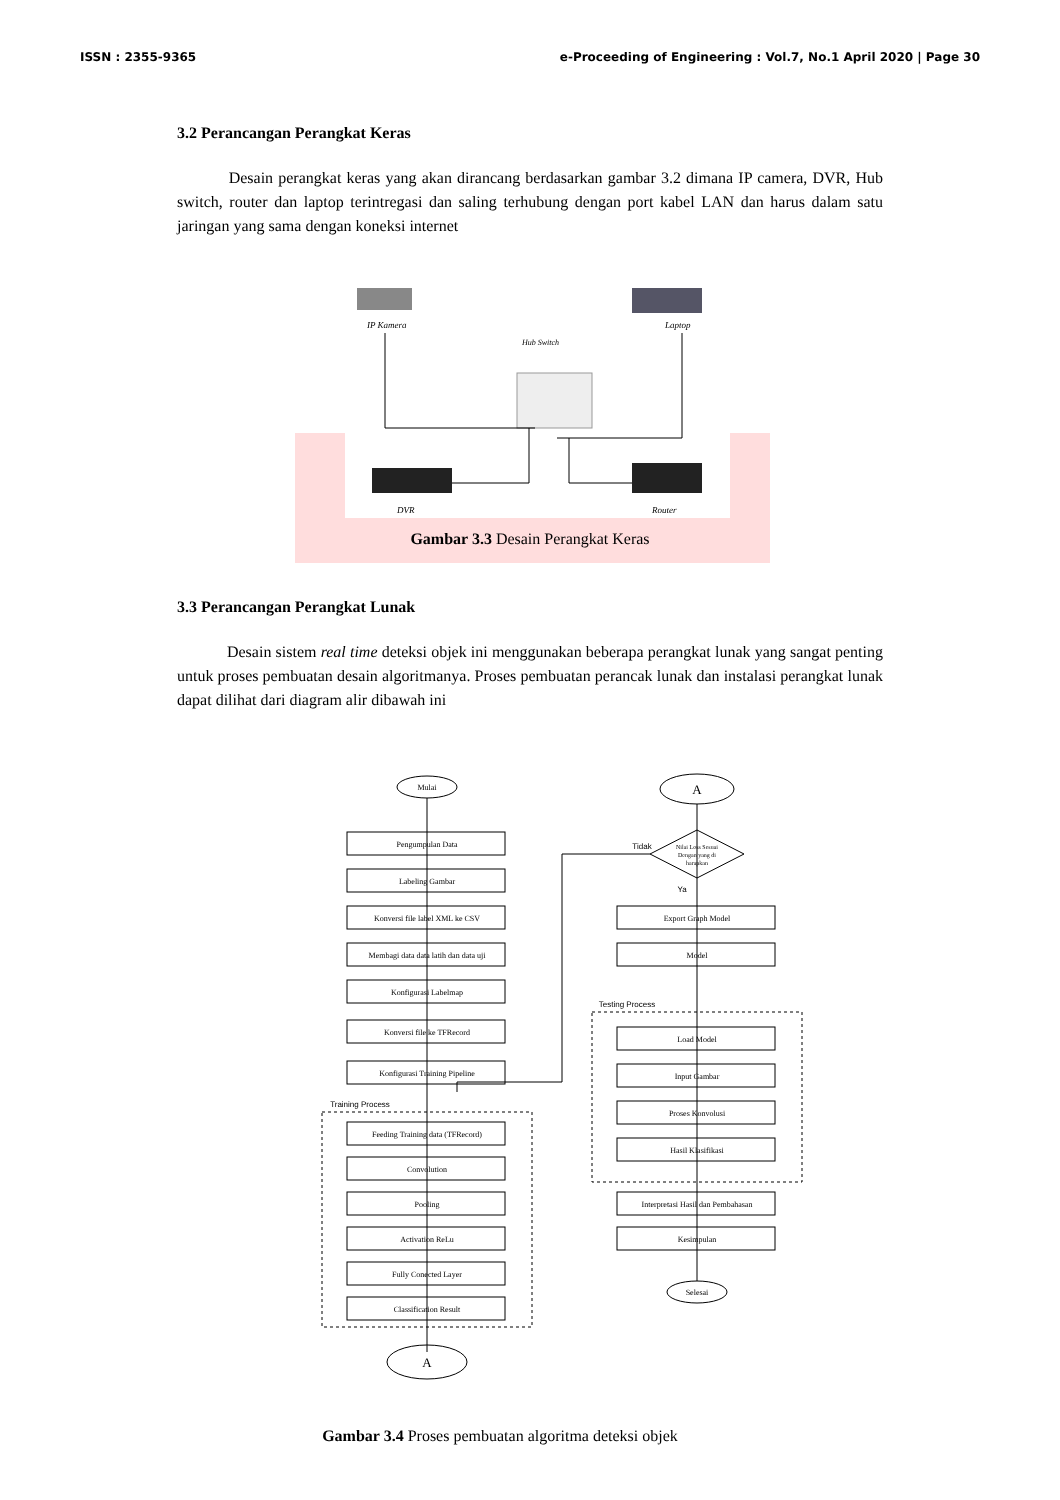ISSN : 2355-9365 e-Proceeding of Engineering : Vol.7, No.1 April 2020 | Page 30
3.2 Perancangan Perangkat Keras
Desain perangkat keras yang akan dirancang berdasarkan gambar 3.2 dimana IP camera, DVR, Hub switch, router dan laptop terintregasi dan saling terhubung dengan port kabel LAN dan harus dalam satu jaringan yang sama dengan koneksi internet
IP Kamera
Laptop
Hub Switch
DVR
Router
Gambar 3.3 Desain Perangkat Keras
3.3 Perancangan Perangkat Lunak
Desain sistem real time deteksi objek ini menggunakan beberapa perangkat lunak yang sangat penting untuk proses pembuatan desain algoritmanya. Proses pembuatan perancak lunak dan instalasi perangkat lunak dapat dilihat dari diagram alir dibawah ini
Mulai
A
Pengumpulan Data
Labeling Gambar
Konversi file label XML ke CSV
Membagi data data latih dan data uji
Konfigurasi Labelmap
Konversi file ke TFRecord
Konfigurasi Training Pipeline
Training Process
Feeding Training data (TFRecord)
Convolution
Pooling
Activation ReLu
Fully Conected Layer
Classification Result
A
Nilai Loss Sesuai
Dengan yang di
harapkan
Tidak
Ya
Export Graph Model
Model
Testing Process
Load Model
Input Gambar
Proses Konvolusi
Hasil Klasifikasi
Interpretasi Hasil dan Pembahasan
Kesimpulan
Selesai
Gambar 3.4 Proses pembuatan algoritma deteksi objek